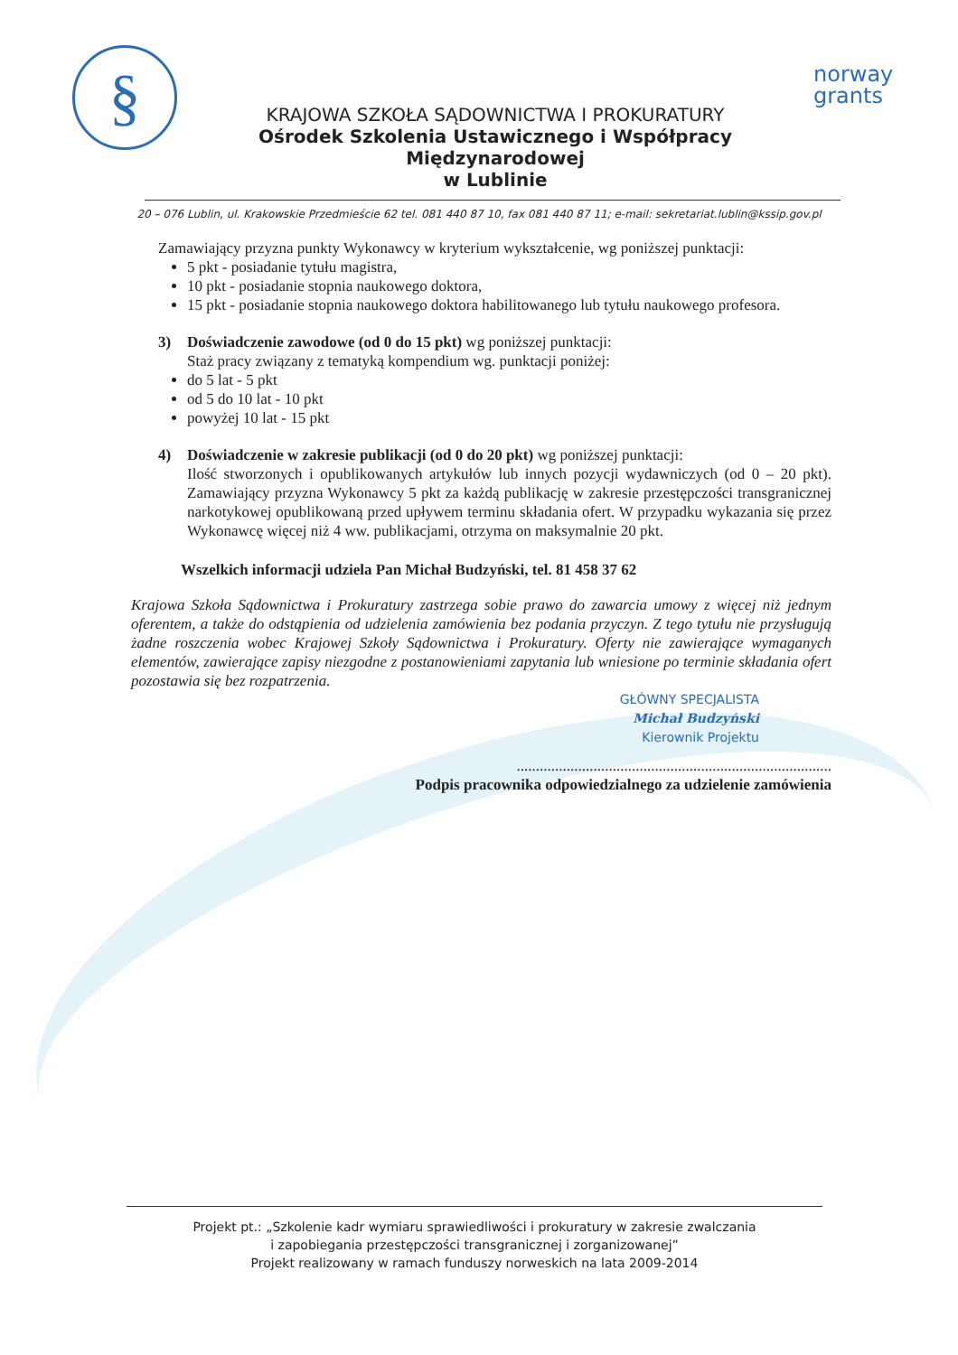§
KRAJOWA SZKOŁA SĄDOWNICTWA I PROKURATURY
Ośrodek Szkolenia Ustawicznego i Współpracy Międzynarodowej
w Lublinie
norway grants
20 – 076 Lublin, ul. Krakowskie Przedmieście 62 tel. 081 440 87 10, fax 081 440 87 11; e-mail: sekretariat.lublin@kssip.gov.pl
Zamawiający przyzna punkty Wykonawcy w kryterium wykształcenie, wg poniższej punktacji:
5 pkt - posiadanie tytułu magistra,
10 pkt - posiadanie stopnia naukowego doktora,
15 pkt - posiadanie stopnia naukowego doktora habilitowanego lub tytułu naukowego profesora.
3) Doświadczenie zawodowe (od 0 do 15 pkt) wg poniższej punktacji:
Staż pracy związany z tematyką kompendium wg. punktacji poniżej:
do 5 lat - 5 pkt
od 5 do 10 lat - 10 pkt
powyżej 10 lat - 15 pkt
4) Doświadczenie w zakresie publikacji (od 0 do 20 pkt) wg poniższej punktacji:
Ilość stworzonych i opublikowanych artykułów lub innych pozycji wydawniczych (od 0 – 20 pkt). Zamawiający przyzna Wykonawcy 5 pkt za każdą publikację w zakresie przestępczości transgranicznej narkotykowej opublikowaną przed upływem terminu składania ofert. W przypadku wykazania się przez Wykonawcę więcej niż 4 ww. publikacjami, otrzyma on maksymalnie 20 pkt.
Wszelkich informacji udziela Pan Michał Budzyński, tel. 81 458 37 62
Krajowa Szkoła Sądownictwa i Prokuratury zastrzega sobie prawo do zawarcia umowy z więcej niż jednym oferentem, a także do odstąpienia od udzielenia zamówienia bez podania przyczyn. Z tego tytułu nie przysługują żadne roszczenia wobec Krajowej Szkoły Sądownictwa i Prokuratury. Oferty nie zawierające wymaganych elementów, zawierające zapisy niezgodne z postanowieniami zapytania lub wniesione po terminie składania ofert pozostawia się bez rozpatrzenia.
GŁÓWNY SPECJALISTA
Michał Budzyński
Kierownik Projektu
..................................................................................
Podpis pracownika odpowiedzialnego za udzielenie zamówienia
Projekt pt.: „Szkolenie kadr wymiaru sprawiedliwości i prokuratury w zakresie zwalczania
i zapobiegania przestępczości transgranicznej i zorganizowanej”
Projekt realizowany w ramach funduszy norweskich na lata 2009-2014